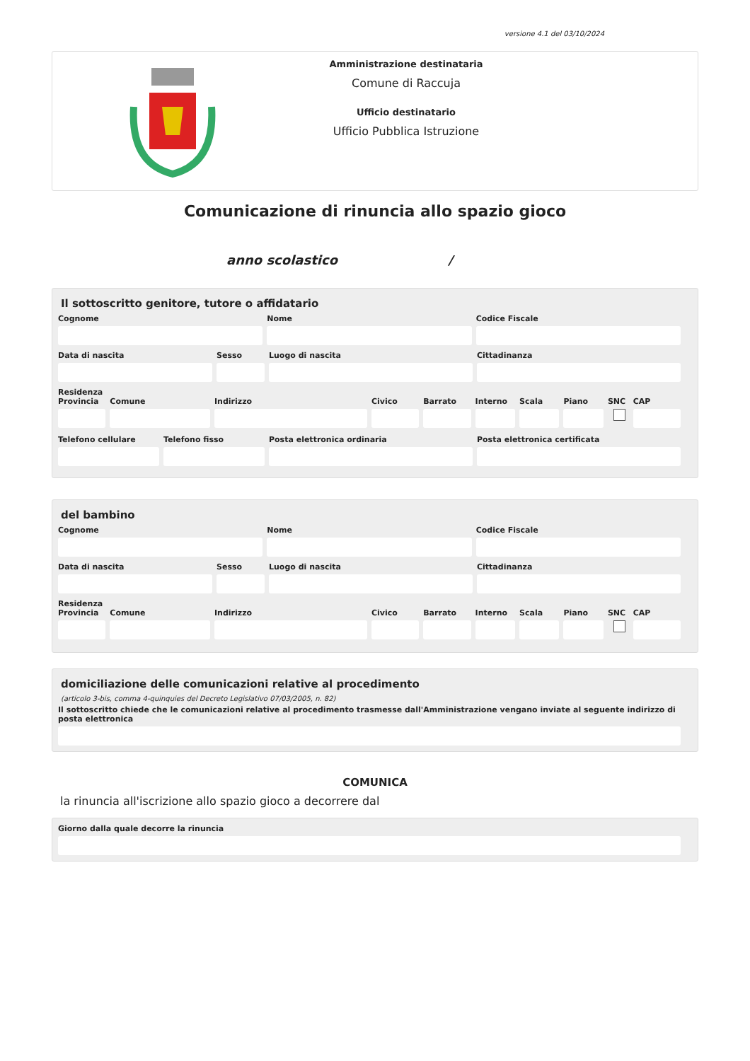versione 4.1 del 03/10/2024
Amministrazione destinataria
Comune di Raccuja
Ufficio destinatario
Ufficio Pubblica Istruzione
Comunicazione di rinuncia allo spazio gioco
anno scolastico /
Il sottoscritto genitore, tutore o affidatario
Cognome Nome Codice Fiscale
Data di nascita Sesso Luogo di nascita Cittadinanza
Residenza
Provincia Comune Indirizzo Civico Barrato Interno Scala Piano SNC CAP
Telefono cellulare Telefono fisso Posta elettronica ordinaria Posta elettronica certificata
del bambino
Cognome Nome Codice Fiscale
Data di nascita Sesso Luogo di nascita Cittadinanza
Residenza
Provincia Comune Indirizzo Civico Barrato Interno Scala Piano SNC CAP
domiciliazione delle comunicazioni relative al procedimento
(articolo 3-bis, comma 4-quinquies del Decreto Legislativo 07/03/2005, n. 82)
Il sottoscritto chiede che le comunicazioni relative al procedimento trasmesse dall'Amministrazione vengano inviate al seguente indirizzo di posta elettronica
COMUNICA
la rinuncia all'iscrizione allo spazio gioco a decorrere dal
Giorno dalla quale decorre la rinuncia